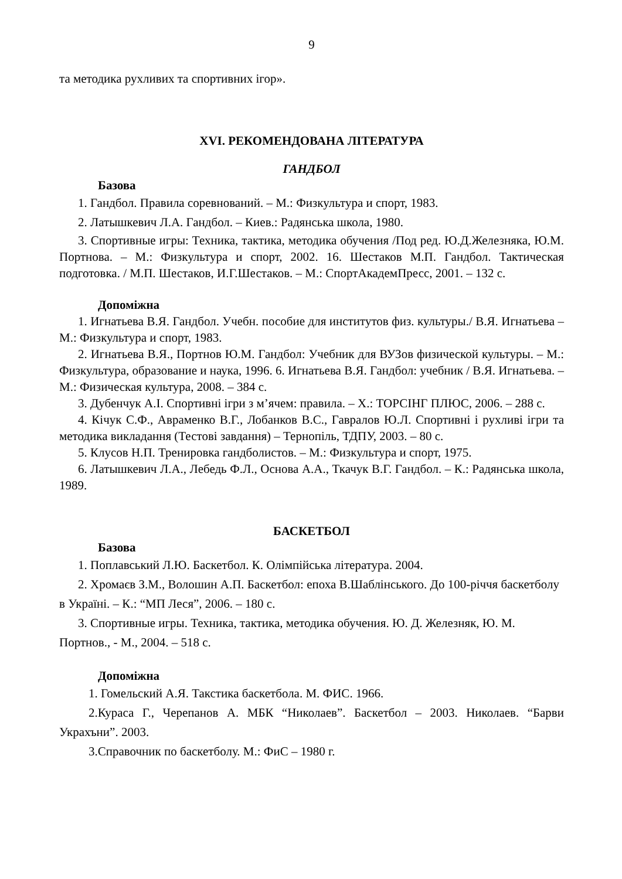9
та методика рухливих та спортивних ігор».
XVI. РЕКОМЕНДОВАНА ЛІТЕРАТУРА
ГАНДБОЛ
Базова
1. Гандбол. Правила соревнований. – М.: Физкультура и спорт, 1983.
2. Латышкевич Л.А. Гандбол. – Киев.: Радянська школа, 1980.
3. Спортивные игры: Техника, тактика, методика обучения /Под ред. Ю.Д.Железняка, Ю.М. Портнова. – М.: Физкультура и спорт, 2002. 16. Шестаков М.П. Гандбол. Тактическая подготовка. / М.П. Шестаков, И.Г.Шестаков. – М.: СпортАкадемПресс, 2001. – 132 с.
Допоміжна
1. Игнатьева В.Я. Гандбол. Учебн. пособие для институтов физ. культуры./ В.Я. Игнатьева – М.: Физкультура и спорт, 1983.
2. Игнатьева В.Я., Портнов Ю.М. Гандбол: Учебник для ВУЗов физической культуры. – М.: Физкультура, образование и наука, 1996. 6. Игнатьева В.Я. Гандбол: учебник / В.Я. Игнатьева. – М.: Физическая культура, 2008. – 384 с.
3. Дубенчук А.І. Спортивні ігри з м’ячем: правила. – Х.: ТОРСІНГ ПЛЮС, 2006. – 288 с.
4. Кічук С.Ф., Авраменко В.Г., Лобанков В.С., Гавралов Ю.Л. Спортивні і рухливі ігри та методика викладання (Тестові завдання) – Тернопіль, ТДПУ, 2003. – 80 с.
5. Клусов Н.П. Тренировка гандболистов. – М.: Физкультура и спорт, 1975.
6. Латышкевич Л.А., Лебедь Ф.Л., Основа А.А., Ткачук В.Г. Гандбол. – К.: Радянська школа, 1989.
БАСКЕТБОЛ
Базова
1. Поплавський Л.Ю. Баскетбол. К. Олімпійська література. 2004.
2. Хромаєв З.М., Волошин А.П. Баскетбол: епоха В.Шаблінського. До 100-річчя баскетболу в Україні. – К.: “МП Леся”, 2006. – 180 с.
3. Спортивные игры. Техника, тактика, методика обучения. Ю. Д. Железняк, Ю. М. Портнов., - М., 2004. – 518 с.
Допоміжна
1. Гомельский А.Я. Такстика баскетбола. М. ФИС. 1966.
2.Кураса Г., Черепанов А. МБК “Николаев”. Баскетбол – 2003. Николаев. “Барви Украхъни”. 2003.
3.Справочник по баскетболу. М.: ФиС – 1980 г.